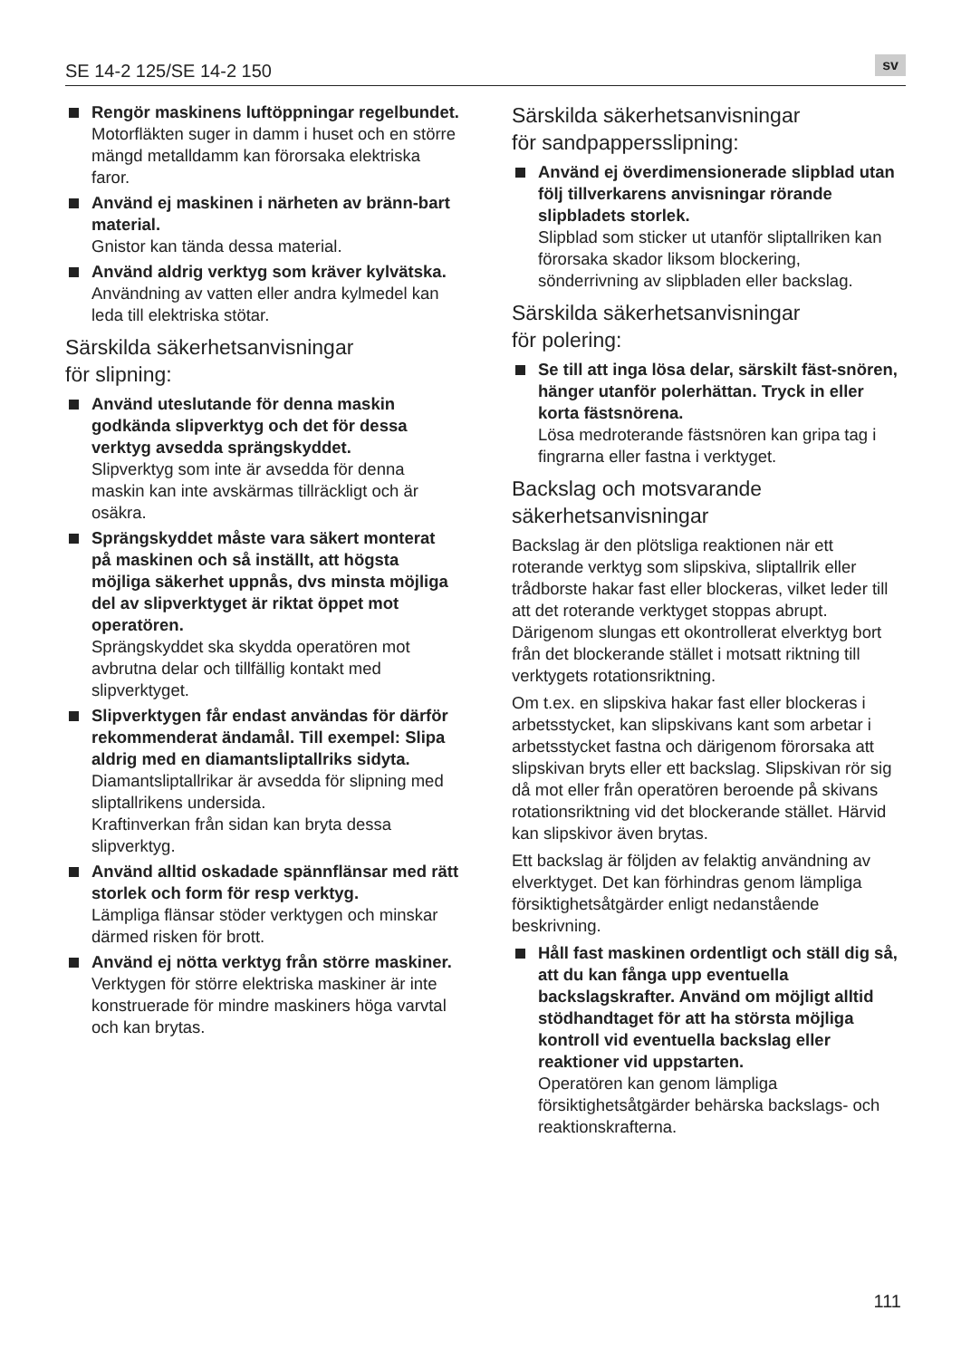SE 14-2 125/SE 14-2 150 sv
Rengör maskinens luftöppningar regelbundet.
Motorfläkten suger in damm i huset och en större mängd metalldamm kan förorsaka elektriska faror.
Använd ej maskinen i närheten av bränn-bart material.
Gnistor kan tända dessa material.
Använd aldrig verktyg som kräver kylvätska.
Användning av vatten eller andra kylmedel kan leda till elektriska stötar.
Särskilda säkerhetsanvisningar
för slipning:
Använd uteslutande för denna maskin godkända slipverktyg och det för dessa verktyg avsedda sprängskyddet.
Slipverktyg som inte är avsedda för denna maskin kan inte avskärmas tillräckligt och är osäkra.
Sprängskyddet måste vara säkert monterat på maskinen och så inställt, att högsta möjliga säkerhet uppnås, dvs minsta möjliga del av slipverktyget är riktat öppet mot operatören.
Sprängskyddet ska skydda operatören mot avbrutna delar och tillfällig kontakt med slipverktyget.
Slipverktygen får endast användas för därför rekommenderat ändamål. Till exempel: Slipa aldrig med en diamantsliptallriks sidyta.
Diamantsliptallrikar är avsedda för slipning med sliptallrikens undersida.
Kraftinverkan från sidan kan bryta dessa slipverktyg.
Använd alltid oskadade spännflänsar med rätt storlek och form för resp verktyg.
Lämpliga flänsar stöder verktygen och minskar därmed risken för brott.
Använd ej nötta verktyg från större maskiner.
Verktygen för större elektriska maskiner är inte konstruerade för mindre maskiners höga varvtal och kan brytas.
Särskilda säkerhetsanvisningar
för sandpappersslipning:
Använd ej överdimensionerade slipblad utan följ tillverkarens anvisningar rörande slipbladets storlek.
Slipblad som sticker ut utanför sliptallriken kan förorsaka skador liksom blockering, sönderrivning av slipbladen eller backslag.
Särskilda säkerhetsanvisningar
för polering:
Se till att inga lösa delar, särskilt fäst-snören, hänger utanför polerhättan. Tryck in eller korta fästsnörena.
Lösa medroterande fästsnören kan gripa tag i fingrarna eller fastna i verktyget.
Backslag och motsvarande
säkerhetsanvisningar
Backslag är den plötsliga reaktionen när ett roterande verktyg som slipskiva, sliptallrik eller trådborste hakar fast eller blockeras, vilket leder till att det roterande verktyget stoppas abrupt. Därigenom slungas ett okontrollerat elverktyg bort från det blockerande stället i motsatt riktning till verktygets rotationsriktning.
Om t.ex. en slipskiva hakar fast eller blockeras i arbetsstycket, kan slipskivans kant som arbetar i arbetsstycket fastna och därigenom förorsaka att slipskivan bryts eller ett backslag. Slipskivan rör sig då mot eller från operatören beroende på skivans rotationsriktning vid det blockerande stället. Härvid kan slipskivor även brytas.
Ett backslag är följden av felaktig användning av elverktyget. Det kan förhindras genom lämpliga försiktighetsåtgärder enligt nedanstående beskrivning.
Håll fast maskinen ordentligt och ställ dig så, att du kan fånga upp eventuella backslagskrafter. Använd om möjligt alltid stödhandtaget för att ha största möjliga kontroll vid eventuella backslag eller reaktioner vid uppstarten.
Operatören kan genom lämpliga försiktighetsåtgärder behärska backslags- och reaktionskrafterna.
111